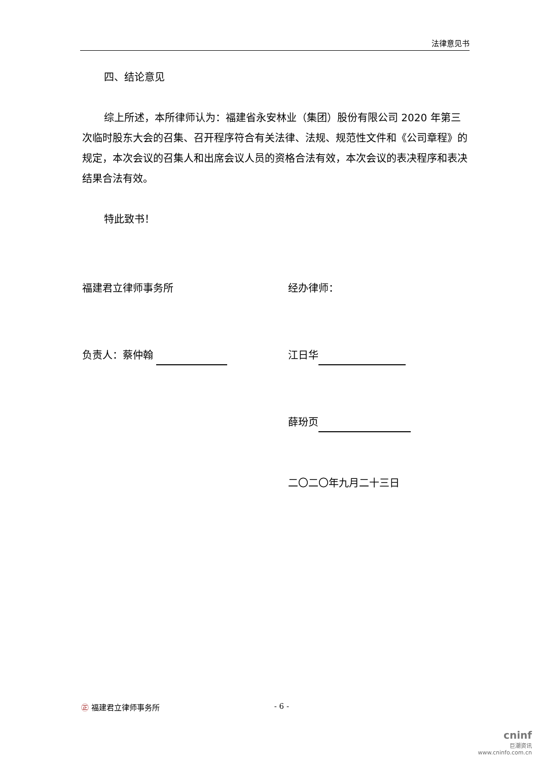法律意见书
四、结论意见
综上所述，本所律师认为：福建省永安林业（集团）股份有限公司 2020 年第三次临时股东大会的召集、召开程序符合有关法律、法规、规范性文件和《公司章程》的规定，本次会议的召集人和出席会议人员的资格合法有效，本次会议的表决程序和表决结果合法有效。
特此致书！
福建君立律师事务所 经办律师：
负责人：蔡仲翰 江日华
薛玢页
二〇二〇年九月二十三日
㊣ 福建君立律师事务所 - 6 -
cninf
巨潮资讯
www.cninfo.com.cn